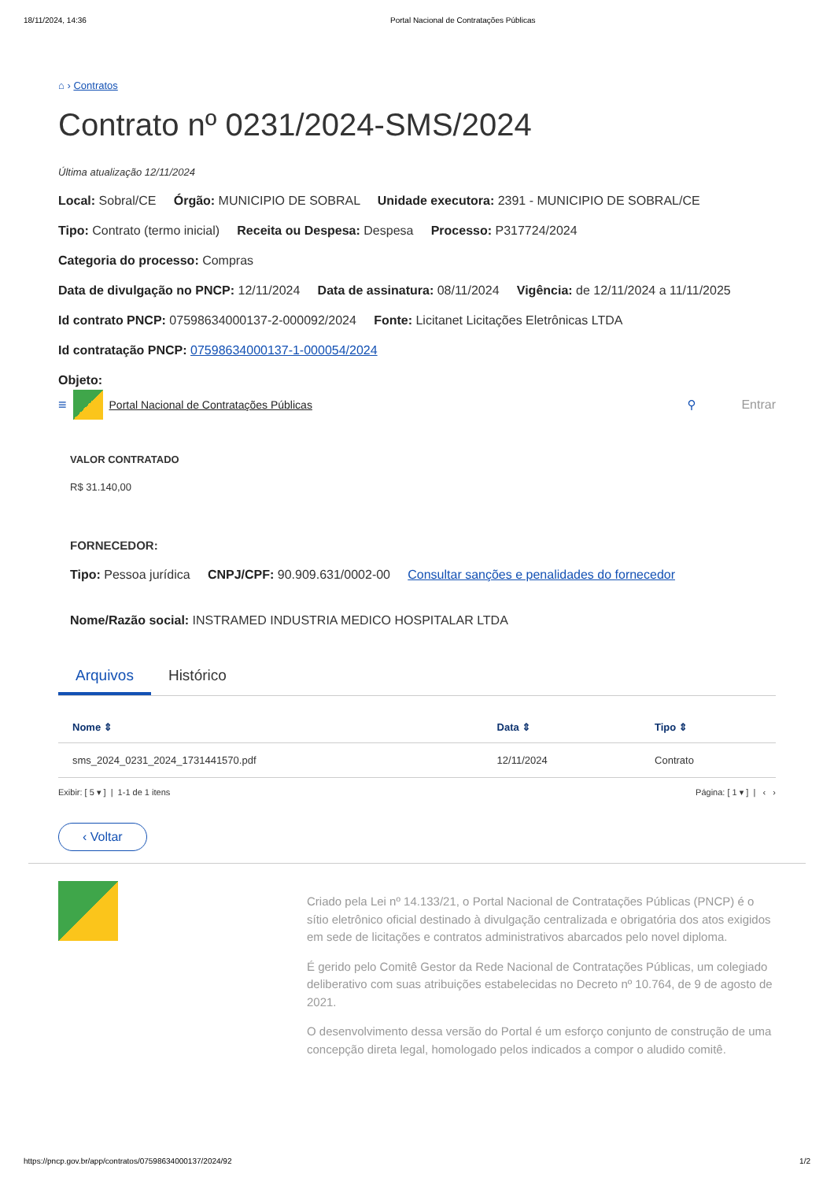18/11/2024, 14:36 Portal Nacional de Contratações Públicas
⌂ › Contratos
Contrato nº 0231/2024-SMS/2024
Última atualização 12/11/2024
Local: Sobral/CE Órgão: MUNICIPIO DE SOBRAL Unidade executora: 2391 - MUNICIPIO DE SOBRAL/CE
Tipo: Contrato (termo inicial) Receita ou Despesa: Despesa Processo: P317724/2024
Categoria do processo: Compras
Data de divulgação no PNCP: 12/11/2024 Data de assinatura: 08/11/2024 Vigência: de 12/11/2024 a 11/11/2025
Id contrato PNCP: 07598634000137-2-000092/2024 Fonte: Licitanet Licitações Eletrônicas LTDA
Id contratação PNCP: 07598634000137-1-000054/2024
Objeto:
≡
Portal Nacional de Contratações Públicas ⚲ Entrar
VALOR CONTRATADO
R$ 31.140,00
FORNECEDOR:
Tipo: Pessoa jurídica CNPJ/CPF: 90.909.631/0002-00 Consultar sanções e penalidades do fornecedor
Nome/Razão social: INSTRAMED INDUSTRIA MEDICO HOSPITALAR LTDA
Arquivos Histórico
| Nome ⇕ | Data ⇕ | Tipo ⇕ |
| --- | --- | --- |
| sms_2024_0231_2024_1731441570.pdf | 12/11/2024 | Contrato |
Exibir: [ 5 ▾ ] | 1-1 de 1 itens Página: [ 1 ▾ ] | ‹ ›
‹ Voltar
Criado pela Lei nº 14.133/21, o Portal Nacional de Contratações Públicas (PNCP) é o sítio eletrônico oficial destinado à divulgação centralizada e obrigatória dos atos exigidos em sede de licitações e contratos administrativos abarcados pelo novel diploma.
É gerido pelo Comitê Gestor da Rede Nacional de Contratações Públicas, um colegiado deliberativo com suas atribuições estabelecidas no Decreto nº 10.764, de 9 de agosto de 2021.
O desenvolvimento dessa versão do Portal é um esforço conjunto de construção de uma concepção direta legal, homologado pelos indicados a compor o aludido comitê.
https://pncp.gov.br/app/contratos/07598634000137/2024/92 1/2